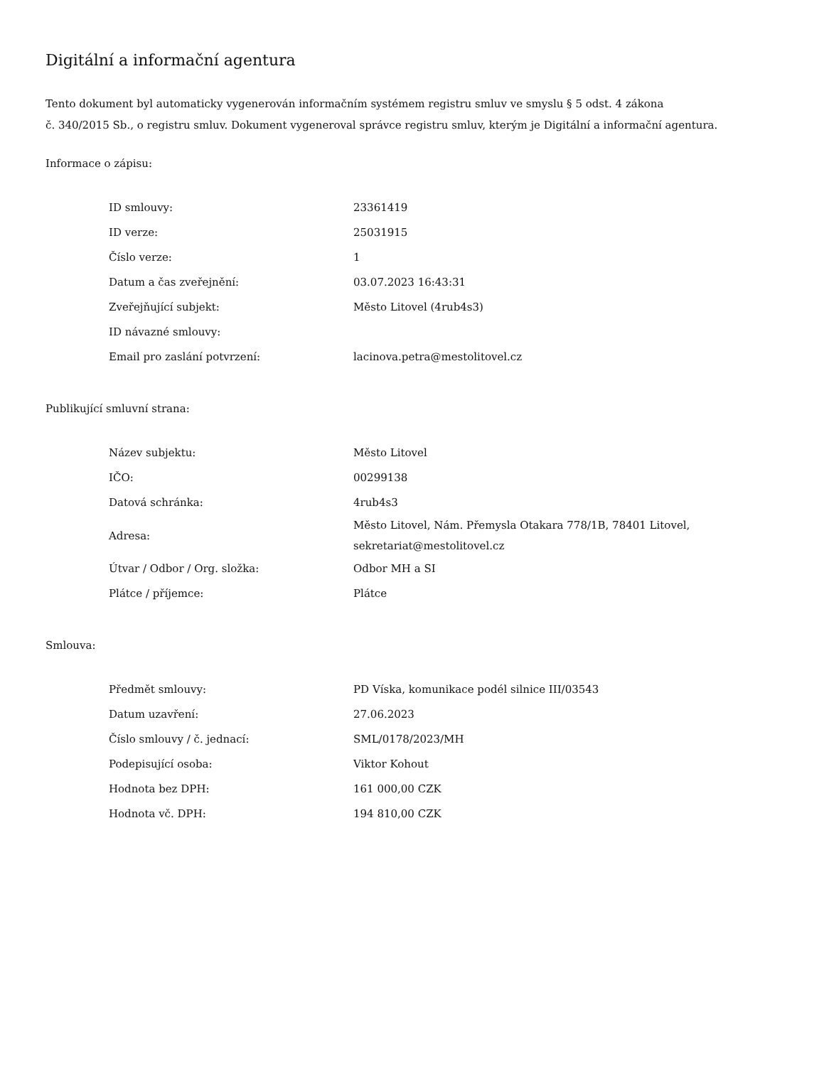Digitální a informační agentura
Tento dokument byl automaticky vygenerován informačním systémem registru smluv ve smyslu § 5 odst. 4 zákona
č. 340/2015 Sb., o registru smluv. Dokument vygeneroval správce registru smluv, kterým je Digitální a informační agentura.
Informace o zápisu:
| ID smlouvy: | 23361419 |
| ID verze: | 25031915 |
| Číslo verze: | 1 |
| Datum a čas zveřejnění: | 03.07.2023 16:43:31 |
| Zveřejňující subjekt: | Město Litovel (4rub4s3) |
| ID návazné smlouvy: | |
| Email pro zaslání potvrzení: | lacinova.petra@mestolitovel.cz |
Publikující smluvní strana:
| Název subjektu: | Město Litovel |
| IČO: | 00299138 |
| Datová schránka: | 4rub4s3 |
| Adresa: | Město Litovel, Nám. Přemysla Otakara 778/1B, 78401 Litovel, sekretariat@mestolitovel.cz |
| Útvar / Odbor / Org. složka: | Odbor MH a SI |
| Plátce / příjemce: | Plátce |
Smlouva:
| Předmět smlouvy: | PD Víska, komunikace podél silnice III/03543 |
| Datum uzavření: | 27.06.2023 |
| Číslo smlouvy / č. jednací: | SML/0178/2023/MH |
| Podepisující osoba: | Viktor Kohout |
| Hodnota bez DPH: | 161 000,00 CZK |
| Hodnota vč. DPH: | 194 810,00 CZK |